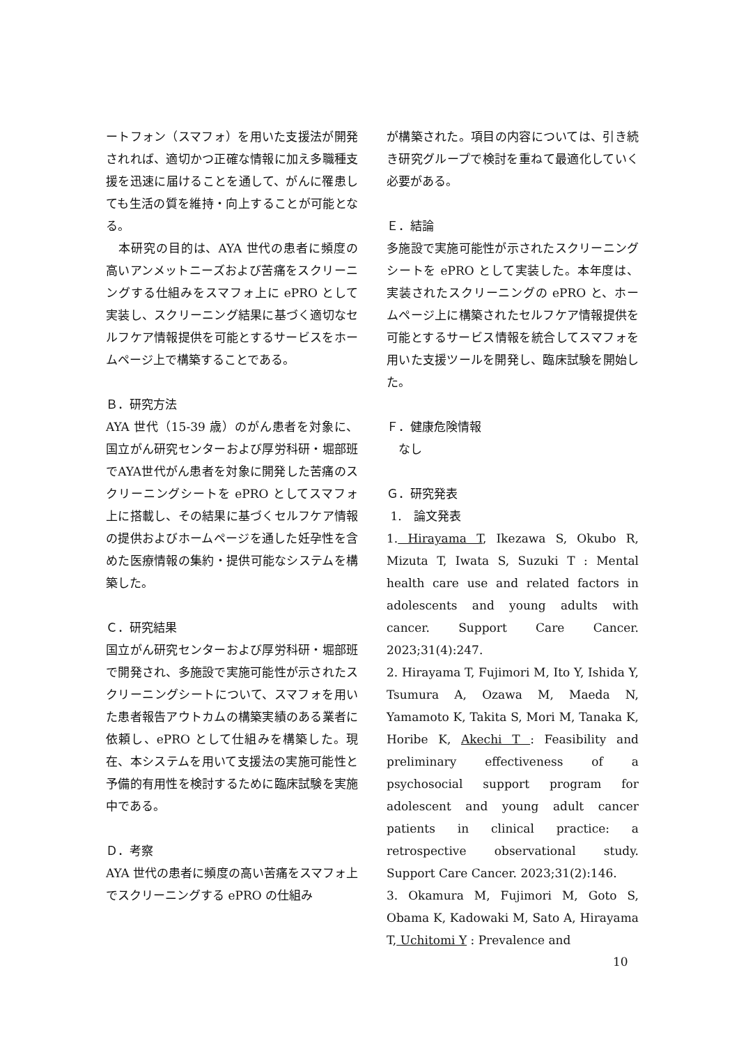ートフォン（スマフォ）を用いた支援法が開発されれば、適切かつ正確な情報に加え多職種支援を迅速に届けることを通して、がんに罹患しても生活の質を維持・向上することが可能となる。
　本研究の目的は、AYA 世代の患者に頻度の高いアンメットニーズおよび苦痛をスクリーニングする仕組みをスマフォ上に ePRO として実装し、スクリーニング結果に基づく適切なセルフケア情報提供を可能とするサービスをホームページ上で構築することである。
Ｂ．研究方法
AYA 世代（15-39 歳）のがん患者を対象に、国立がん研究センターおよび厚労科研・堀部班でAYA世代がん患者を対象に開発した苦痛のスクリーニングシートを ePRO としてスマフォ上に搭載し、その結果に基づくセルフケア情報の提供およびホームページを通した妊孕性を含めた医療情報の集約・提供可能なシステムを構築した。
Ｃ．研究結果
国立がん研究センターおよび厚労科研・堀部班で開発され、多施設で実施可能性が示されたスクリーニングシートについて、スマフォを用いた患者報告アウトカムの構築実績のある業者に依頼し、ePRO として仕組みを構築した。現在、本システムを用いて支援法の実施可能性と予備的有用性を検討するために臨床試験を実施中である。
Ｄ．考察
AYA 世代の患者に頻度の高い苦痛をスマフォ上でスクリーニングする ePRO の仕組み
が構築された。項目の内容については、引き続き研究グループで検討を重ねて最適化していく必要がある。
Ｅ．結論
多施設で実施可能性が示されたスクリーニングシートを ePRO として実装した。本年度は、実装されたスクリーニングの ePRO と、ホームページ上に構築されたセルフケア情報提供を可能とするサービス情報を統合してスマフォを用いた支援ツールを開発し、臨床試験を開始した。
Ｆ．健康危険情報
　なし
Ｇ．研究発表
1.　論文発表
1. Hirayama T, Ikezawa S, Okubo R, Mizuta T, Iwata S, Suzuki T : Mental health care use and related factors in adolescents and young adults with cancer. Support Care Cancer. 2023;31(4):247.
2. Hirayama T, Fujimori M, Ito Y, Ishida Y, Tsumura A, Ozawa M, Maeda N, Yamamoto K, Takita S, Mori M, Tanaka K, Horibe K, Akechi T : Feasibility and preliminary effectiveness of a psychosocial support program for adolescent and young adult cancer patients in clinical practice: a retrospective observational study. Support Care Cancer. 2023;31(2):146.
3. Okamura M, Fujimori M, Goto S, Obama K, Kadowaki M, Sato A, Hirayama T, Uchitomi Y : Prevalence and
10